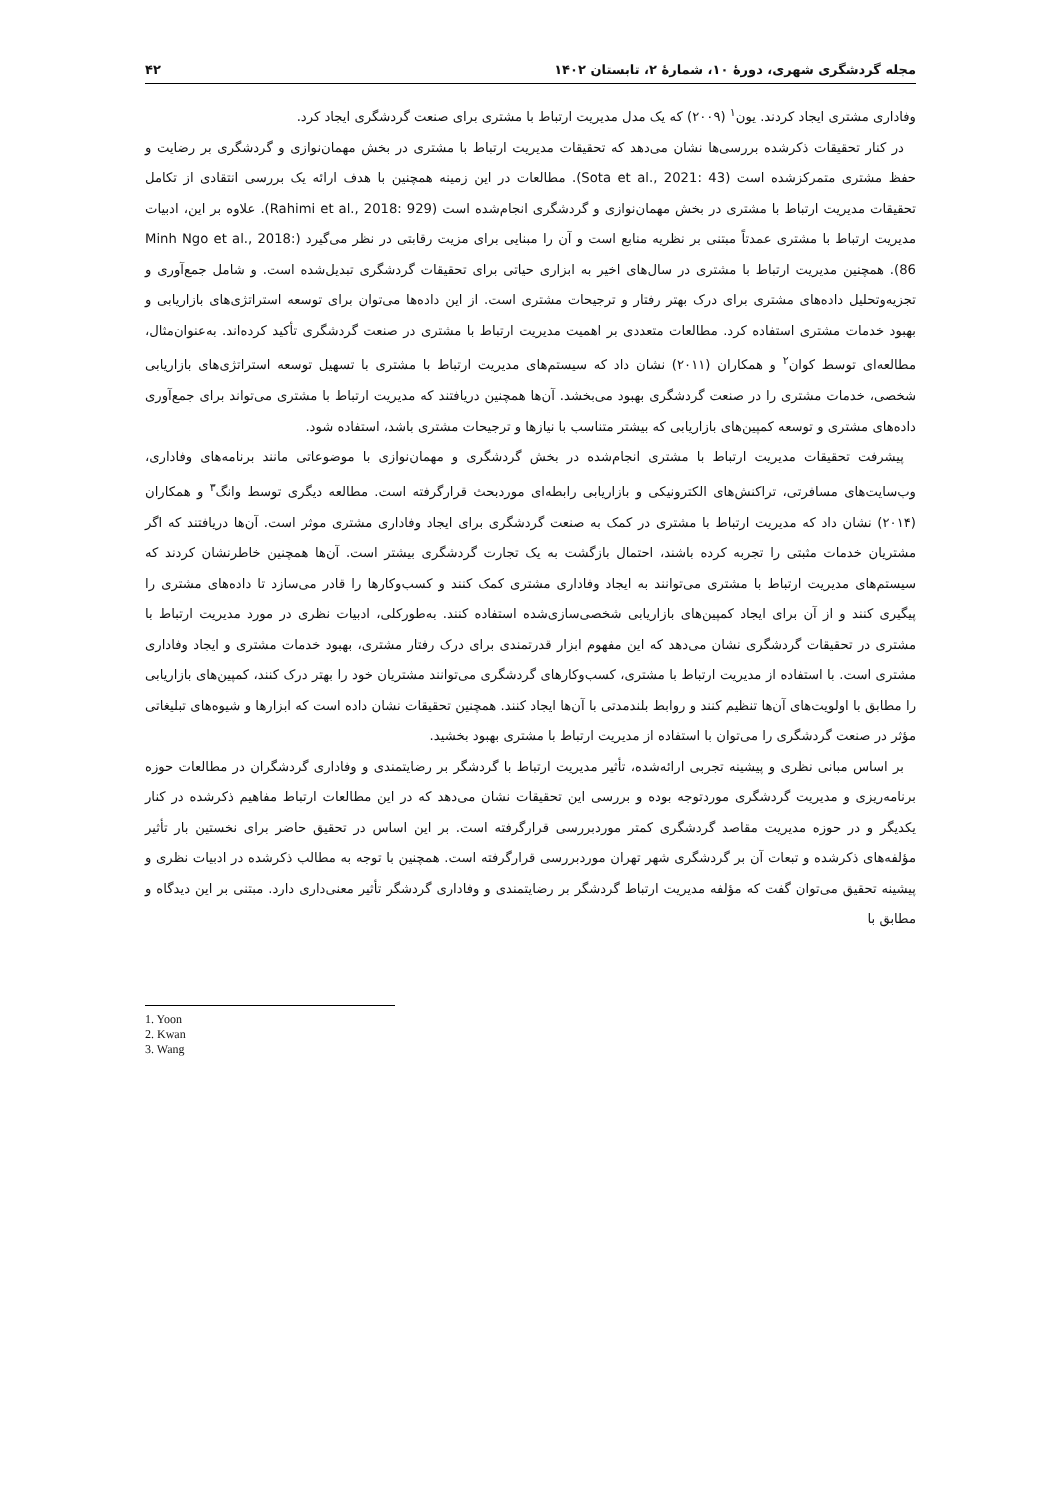مجله گردشگری شهری، دورهٔ ۱۰، شمارهٔ ۲، تابستان ۱۴۰۲ ۴۲
وفاداری مشتری ایجاد کردند. یون<sup>۱</sup> (۲۰۰۹) که یک مدل مدیریت ارتباط با مشتری برای صنعت گردشگری ایجاد کرد.
در کنار تحقیقات ذکرشده بررسی‌ها نشان می‌دهد که تحقیقات مدیریت ارتباط با مشتری در بخش مهمان‌نوازی و گردشگری بر رضایت و حفظ مشتری متمرکزشده است (Sota et al., 2021: 43). مطالعات در این زمینه همچنین با هدف ارائه یک بررسی انتقادی از تکامل تحقیقات مدیریت ارتباط با مشتری در بخش مهمان‌نوازی و گردشگری انجام‌شده است (Rahimi et al., 2018: 929). علاوه بر این، ادبیات مدیریت ارتباط با مشتری عمدتاً مبتنی بر نظریه منابع است و آن را مبنایی برای مزیت رقابتی در نظر می‌گیرد (Minh Ngo et al., 2018: 86). همچنین مدیریت ارتباط با مشتری در سال‌های اخیر به ابزاری حیاتی برای تحقیقات گردشگری تبدیل‌شده است. و شامل جمع‌آوری و تجزیه‌وتحلیل داده‌های مشتری برای درک بهتر رفتار و ترجیحات مشتری است. از این داده‌ها می‌توان برای توسعه استراتژی‌های بازاریابی و بهبود خدمات مشتری استفاده کرد. مطالعات متعددی بر اهمیت مدیریت ارتباط با مشتری در صنعت گردشگری تأکید کرده‌اند. به‌عنوان‌مثال، مطالعه‌ای توسط کوان<sup>۲</sup> و همکاران (۲۰۱۱) نشان داد که سیستم‌های مدیریت ارتباط با مشتری با تسهیل توسعه استراتژی‌های بازاریابی شخصی، خدمات مشتری را در صنعت گردشگری بهبود می‌بخشد. آن‌ها همچنین دریافتند که مدیریت ارتباط با مشتری می‌تواند برای جمع‌آوری داده‌های مشتری و توسعه کمپین‌های بازاریابی که بیشتر متناسب با نیازها و ترجیحات مشتری باشد، استفاده شود.
پیشرفت تحقیقات مدیریت ارتباط با مشتری انجام‌شده در بخش گردشگری و مهمان‌نوازی با موضوعاتی مانند برنامه‌های وفاداری، وب‌سایت‌های مسافرتی، تراکنش‌های الکترونیکی و بازاریابی رابطه‌ای موردبحث قرارگرفته است. مطالعه دیگری توسط وانگ<sup>۳</sup> و همکاران (۲۰۱۴) نشان داد که مدیریت ارتباط با مشتری در کمک به صنعت گردشگری برای ایجاد وفاداری مشتری موثر است. آن‌ها دریافتند که اگر مشتریان خدمات مثبتی را تجربه کرده باشند، احتمال بازگشت به یک تجارت گردشگری بیشتر است. آن‌ها همچنین خاطرنشان کردند که سیستم‌های مدیریت ارتباط با مشتری می‌توانند به ایجاد وفاداری مشتری کمک کنند و کسب‌وکارها را قادر می‌سازد تا داده‌های مشتری را پیگیری کنند و از آن برای ایجاد کمپین‌های بازاریابی شخصی‌سازی‌شده استفاده کنند. به‌طورکلی، ادبیات نظری در مورد مدیریت ارتباط با مشتری در تحقیقات گردشگری نشان می‌دهد که این مفهوم ابزار قدرتمندی برای درک رفتار مشتری، بهبود خدمات مشتری و ایجاد وفاداری مشتری است. با استفاده از مدیریت ارتباط با مشتری، کسب‌وکارهای گردشگری می‌توانند مشتریان خود را بهتر درک کنند، کمپین‌های بازاریابی را مطابق با اولویت‌های آن‌ها تنظیم کنند و روابط بلندمدتی با آن‌ها ایجاد کنند. همچنین تحقیقات نشان داده است که ابزارها و شیوه‌های تبلیغاتی مؤثر در صنعت گردشگری را می‌توان با استفاده از مدیریت ارتباط با مشتری بهبود بخشید.
بر اساس مبانی نظری و پیشینه تجربی ارائه‌شده، تأثیر مدیریت ارتباط با گردشگر بر رضایتمندی و وفاداری گردشگران در مطالعات حوزه برنامه‌ریزی و مدیریت گردشگری موردتوجه بوده و بررسی این تحقیقات نشان می‌دهد که در این مطالعات ارتباط مفاهیم ذکرشده در کنار یکدیگر و در حوزه مدیریت مقاصد گردشگری کمتر موردبررسی قرارگرفته است. بر این اساس در تحقیق حاضر برای نخستین بار تأثیر مؤلفه‌های ذکرشده و تبعات آن بر گردشگری شهر تهران موردبررسی قرارگرفته است. همچنین با توجه به مطالب ذکرشده در ادبیات نظری و پیشینه تحقیق می‌توان گفت که مؤلفه مدیریت ارتباط گردشگر بر رضایتمندی و وفاداری گردشگر تأثیر معنی‌داری دارد. مبتنی بر این دیدگاه و مطابق با
1. Yoon
2. Kwan
3. Wang